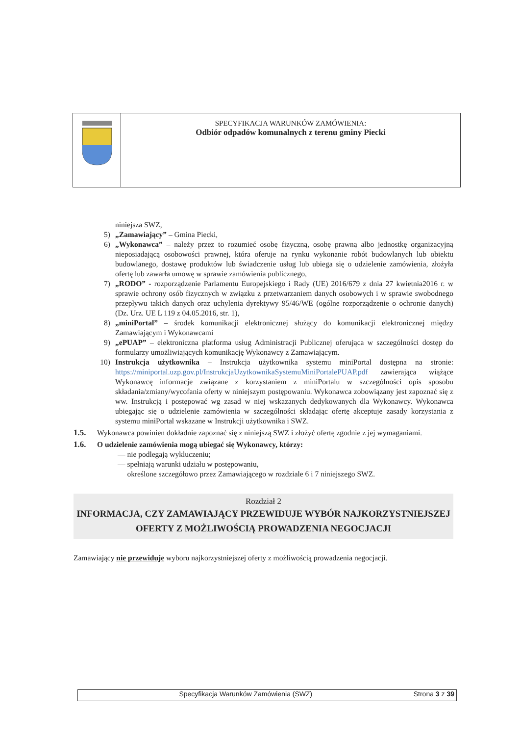SPECYFIKACJA WARUNKÓW ZAMÓWIENIA:
Odbiór odpadów komunalnych z terenu gminy Piecki
niniejsza SWZ,
5) „Zamawiający” – Gmina Piecki,
6) „Wykonawca” – należy przez to rozumieć osobę fizyczną, osobę prawną albo jednostkę organizacyjną nieposiadającą osobowości prawnej, która oferuje na rynku wykonanie robót budowlanych lub obiektu budowlanego, dostawę produktów lub świadczenie usług lub ubiega się o udzielenie zamówienia, złożyła ofertę lub zawarła umowę w sprawie zamówienia publicznego,
7) „RODO” - rozporządzenie Parlamentu Europejskiego i Rady (UE) 2016/679 z dnia 27 kwietnia2016 r. w sprawie ochrony osób fizycznych w związku z przetwarzaniem danych osobowych i w sprawie swobodnego przepływu takich danych oraz uchylenia dyrektywy 95/46/WE (ogólne rozporządzenie o ochronie danych) (Dz. Urz. UE L 119 z 04.05.2016, str. 1),
8) „miniPortal” – środek komunikacji elektronicznej służący do komunikacji elektronicznej między Zamawiającym i Wykonawcami
9) „ePUAP” – elektroniczna platforma usług Administracji Publicznej oferująca w szczególności dostęp do formularzy umożliwiających komunikację Wykonawcy z Zamawiającym.
10) Instrukcja użytkownika – Instrukcja użytkownika systemu miniPortal dostępna na stronie: https://miniportal.uzp.gov.pl/InstrukcjaUzytkownikaSystemuMiniPortalePUAP.pdf zawierająca wiążące Wykonawcę informacje związane z korzystaniem z miniPortalu w szczególności opis sposobu składania/zmiany/wycofania oferty w niniejszym postępowaniu. Wykonawca zobowiązany jest zapoznać się z ww. Instrukcją i postępować wg zasad w niej wskazanych dedykowanych dla Wykonawcy. Wykonawca ubiegając się o udzielenie zamówienia w szczególności składając ofertę akceptuje zasady korzystania z systemu miniPortal wskazane w Instrukcji użytkownika i SWZ.
1.5. Wykonawca powinien dokładnie zapoznać się z niniejszą SWZ i złożyć ofertę zgodnie z jej wymaganiami.
1.6. O udzielenie zamówienia mogą ubiegać się Wykonawcy, którzy:
— nie podlegają wykluczeniu;
— spełniają warunki udziału w postępowaniu,
określone szczegółowo przez Zamawiającego w rozdziale 6 i 7 niniejszego SWZ.
Rozdział 2
INFORMACJA, CZY ZAMAWIAJĄCY PRZEWIDUJE WYBÓR NAJKORZYSTNIEJSZEJ OFERTY Z MOŻLIWOŚCIĄ PROWADZENIA NEGOCJACJI
Zamawiający nie przewiduje wyboru najkorzystniejszej oferty z możliwością prowadzenia negocjacji.
Specyfikacja Warunków Zamówienia (SWZ) Strona 3 z 39